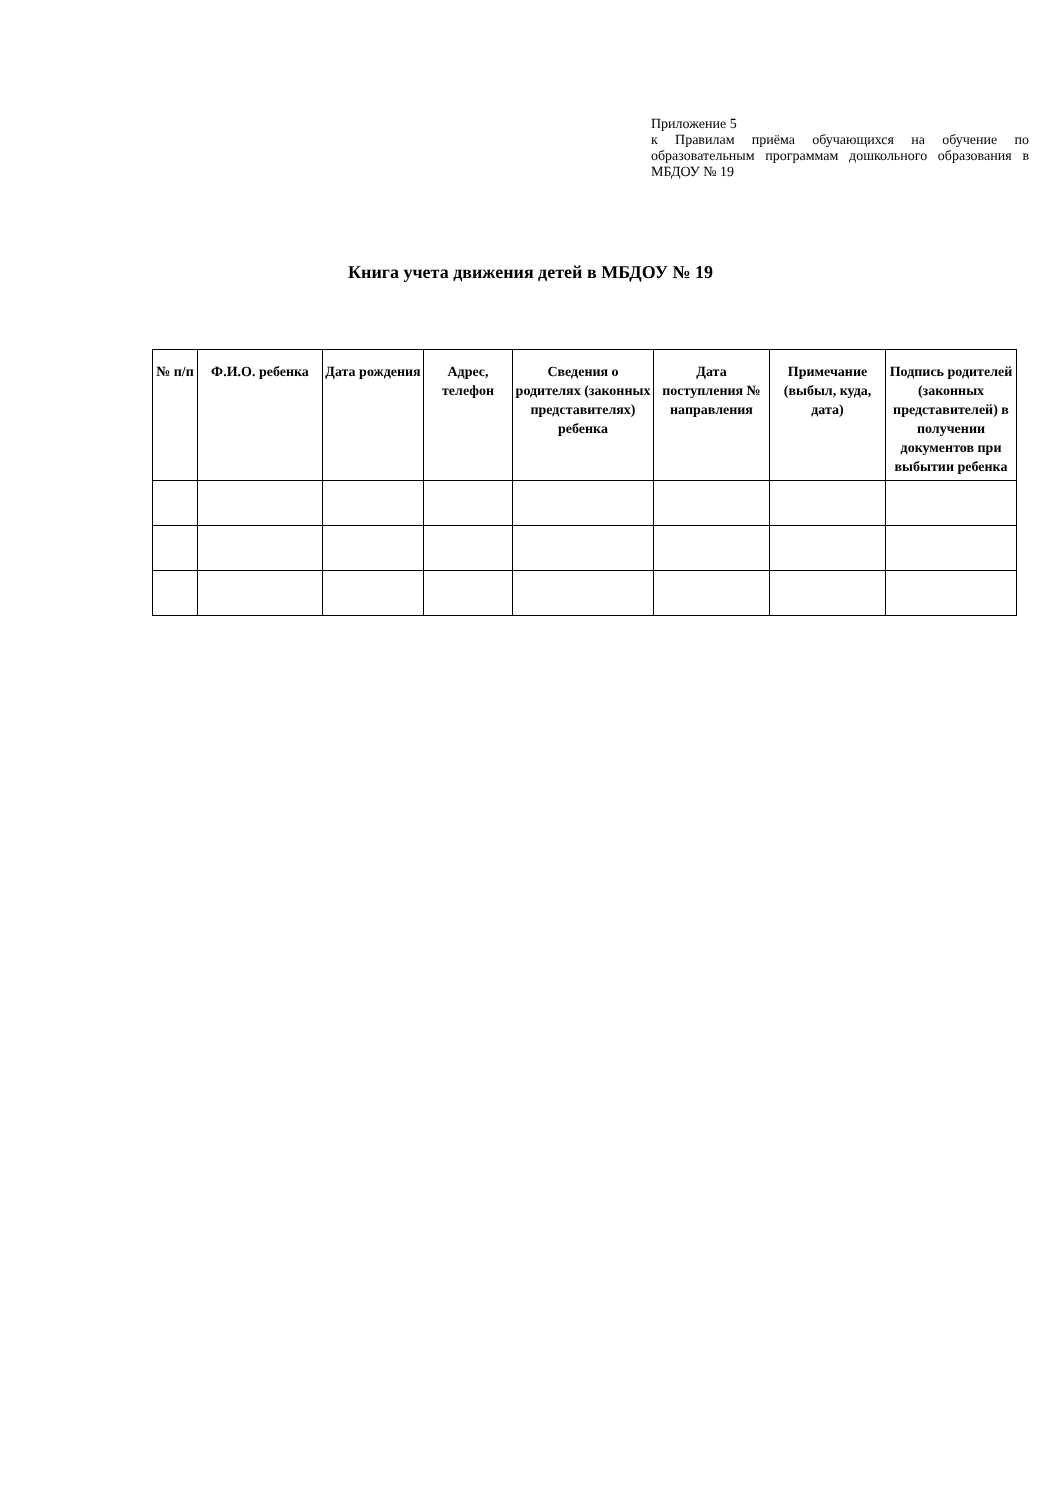Приложение 5
к Правилам приёма обучающихся на обучение по образовательным программам дошкольного образования в МБДОУ № 19
Книга учета движения детей в МБДОУ № 19
| № п/п | Ф.И.О. ребенка | Дата рождения | Адрес, телефон | Сведения о родителях (законных представителях) ребенка | Дата поступления № направления | Примечание (выбыл, куда, дата) | Подпись родителей (законных представителей) в получении документов при выбытии ребенка |
| --- | --- | --- | --- | --- | --- | --- | --- |